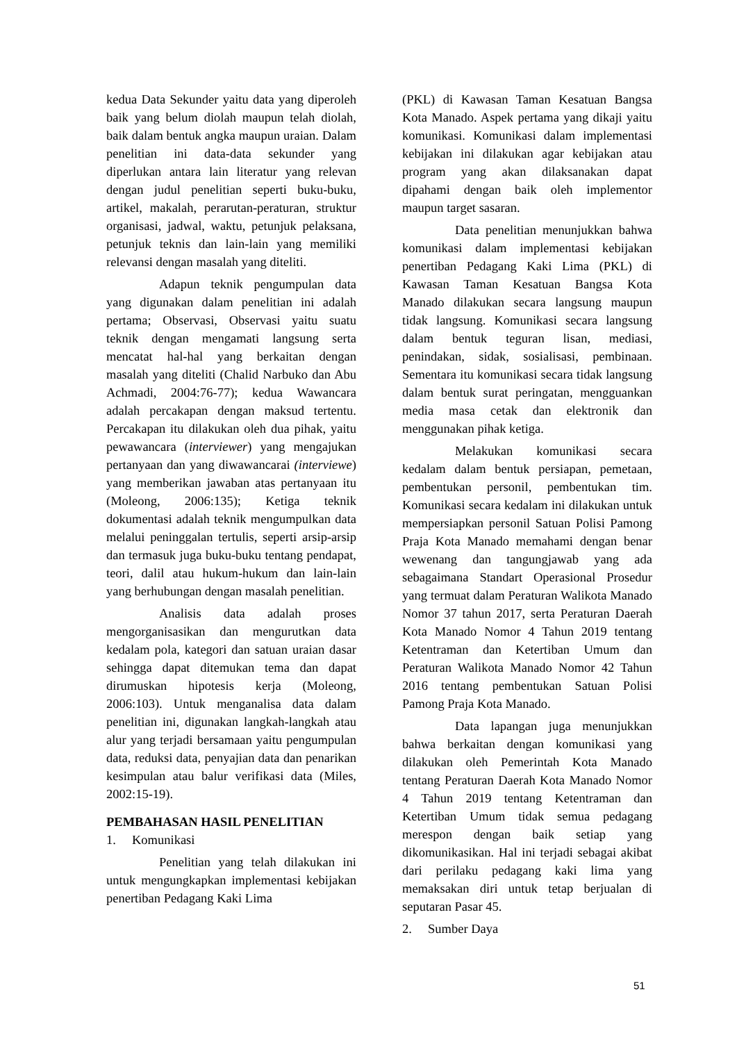kedua Data Sekunder yaitu data yang diperoleh baik yang belum diolah maupun telah diolah, baik dalam bentuk angka maupun uraian. Dalam penelitian ini data-data sekunder yang diperlukan antara lain literatur yang relevan dengan judul penelitian seperti buku-buku, artikel, makalah, perarutan-peraturan, struktur organisasi, jadwal, waktu, petunjuk pelaksana, petunjuk teknis dan lain-lain yang memiliki relevansi dengan masalah yang diteliti.
Adapun teknik pengumpulan data yang digunakan dalam penelitian ini adalah pertama; Observasi, Observasi yaitu suatu teknik dengan mengamati langsung serta mencatat hal-hal yang berkaitan dengan masalah yang diteliti (Chalid Narbuko dan Abu Achmadi, 2004:76-77); kedua Wawancara adalah percakapan dengan maksud tertentu. Percakapan itu dilakukan oleh dua pihak, yaitu pewawancara (interviewer) yang mengajukan pertanyaan dan yang diwawancarai (interviewe) yang memberikan jawaban atas pertanyaan itu (Moleong, 2006:135); Ketiga teknik dokumentasi adalah teknik mengumpulkan data melalui peninggalan tertulis, seperti arsip-arsip dan termasuk juga buku-buku tentang pendapat, teori, dalil atau hukum-hukum dan lain-lain yang berhubungan dengan masalah penelitian.
Analisis data adalah proses mengorganisasikan dan mengurutkan data kedalam pola, kategori dan satuan uraian dasar sehingga dapat ditemukan tema dan dapat dirumuskan hipotesis kerja (Moleong, 2006:103). Untuk menganalisa data dalam penelitian ini, digunakan langkah-langkah atau alur yang terjadi bersamaan yaitu pengumpulan data, reduksi data, penyajian data dan penarikan kesimpulan atau balur verifikasi data (Miles, 2002:15-19).
PEMBAHASAN HASIL PENELITIAN
1. Komunikasi
Penelitian yang telah dilakukan ini untuk mengungkapkan implementasi kebijakan penertiban Pedagang Kaki Lima
(PKL) di Kawasan Taman Kesatuan Bangsa Kota Manado. Aspek pertama yang dikaji yaitu komunikasi. Komunikasi dalam implementasi kebijakan ini dilakukan agar kebijakan atau program yang akan dilaksanakan dapat dipahami dengan baik oleh implementor maupun target sasaran.
Data penelitian menunjukkan bahwa komunikasi dalam implementasi kebijakan penertiban Pedagang Kaki Lima (PKL) di Kawasan Taman Kesatuan Bangsa Kota Manado dilakukan secara langsung maupun tidak langsung. Komunikasi secara langsung dalam bentuk teguran lisan, mediasi, penindakan, sidak, sosialisasi, pembinaan. Sementara itu komunikasi secara tidak langsung dalam bentuk surat peringatan, mengguankan media masa cetak dan elektronik dan menggunakan pihak ketiga.
Melakukan komunikasi secara kedalam dalam bentuk persiapan, pemetaan, pembentukan personil, pembentukan tim. Komunikasi secara kedalam ini dilakukan untuk mempersiapkan personil Satuan Polisi Pamong Praja Kota Manado memahami dengan benar wewenang dan tangungjawab yang ada sebagaimana Standart Operasional Prosedur yang termuat dalam Peraturan Walikota Manado Nomor 37 tahun 2017, serta Peraturan Daerah Kota Manado Nomor 4 Tahun 2019 tentang Ketentraman dan Ketertiban Umum dan Peraturan Walikota Manado Nomor 42 Tahun 2016 tentang pembentukan Satuan Polisi Pamong Praja Kota Manado.
Data lapangan juga menunjukkan bahwa berkaitan dengan komunikasi yang dilakukan oleh Pemerintah Kota Manado tentang Peraturan Daerah Kota Manado Nomor 4 Tahun 2019 tentang Ketentraman dan Ketertiban Umum tidak semua pedagang merespon dengan baik setiap yang dikomunikasikan. Hal ini terjadi sebagai akibat dari perilaku pedagang kaki lima yang memaksakan diri untuk tetap berjualan di seputaran Pasar 45.
2. Sumber Daya
51